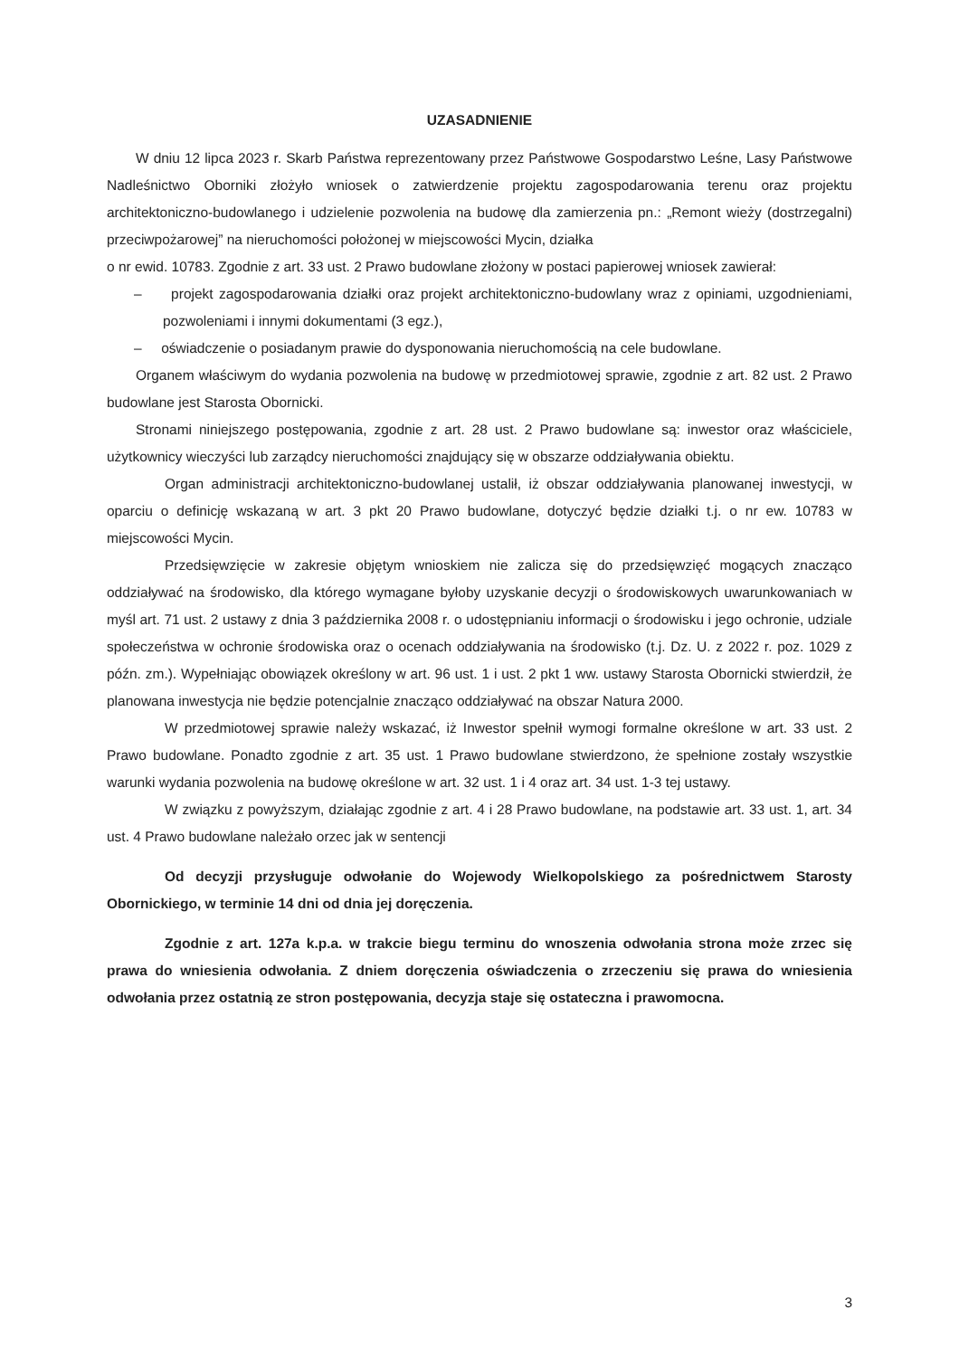UZASADNIENIE
W dniu 12 lipca 2023 r. Skarb Państwa reprezentowany przez Państwowe Gospodarstwo Leśne, Lasy Państwowe Nadleśnictwo Oborniki złożyło wniosek o zatwierdzenie projektu zagospodarowania terenu oraz projektu architektoniczno-budowlanego i udzielenie pozwolenia na budowę dla zamierzenia pn.: „Remont wieży (dostrzegalni) przeciwpożarowej” na nieruchomości położonej w miejscowości Mycin, działka
o nr ewid. 10783. Zgodnie z art. 33 ust. 2 Prawo budowlane złożony w postaci papierowej wniosek zawierał:
– projekt zagospodarowania działki oraz projekt architektoniczno-budowlany wraz z opiniami, uzgodnieniami, pozwoleniami i innymi dokumentami (3 egz.),
– oświadczenie o posiadanym prawie do dysponowania nieruchomością na cele budowlane.
Organem właściwym do wydania pozwolenia na budowę w przedmiotowej sprawie, zgodnie z art. 82 ust. 2 Prawo budowlane jest Starosta Obornicki.
Stronami niniejszego postępowania, zgodnie z art. 28 ust. 2 Prawo budowlane są: inwestor oraz właściciele, użytkownicy wieczyści lub zarządcy nieruchomości znajdujący się w obszarze oddziaływania obiektu.
Organ administracji architektoniczno-budowlanej ustalił, iż obszar oddziaływania planowanej inwestycji, w oparciu o definicję wskazaną w art. 3 pkt 20 Prawo budowlane, dotyczyć będzie działki t.j. o nr ew. 10783 w miejscowości Mycin.
Przedsięwzięcie w zakresie objętym wnioskiem nie zalicza się do przedsięwzięć mogących znacząco oddziaływać na środowisko, dla którego wymagane byłoby uzyskanie decyzji o środowiskowych uwarunkowaniach w myśl art. 71 ust. 2 ustawy z dnia 3 października 2008 r. o udostępnianiu informacji o środowisku i jego ochronie, udziale społeczeństwa w ochronie środowiska oraz o ocenach oddziaływania na środowisko (t.j. Dz. U. z 2022 r. poz. 1029 z późn. zm.). Wypełniając obowiązek określony w art. 96 ust. 1 i ust. 2 pkt 1 ww. ustawy Starosta Obornicki stwierdził, że planowana inwestycja nie będzie potencjalnie znacząco oddziaływać na obszar Natura 2000.
W przedmiotowej sprawie należy wskazać, iż Inwestor spełnił wymogi formalne określone w art. 33 ust. 2 Prawo budowlane. Ponadto zgodnie z art. 35 ust. 1 Prawo budowlane stwierdzono, że spełnione zostały wszystkie warunki wydania pozwolenia na budowę określone w art. 32 ust. 1 i 4 oraz art. 34 ust. 1-3 tej ustawy.
W związku z powyższym, działając zgodnie z art. 4 i 28 Prawo budowlane, na podstawie art. 33 ust. 1, art. 34 ust. 4 Prawo budowlane należało orzec jak w sentencji
Od decyzji przysługuje odwołanie do Wojewody Wielkopolskiego za pośrednictwem Starosty Obornickiego, w terminie 14 dni od dnia jej doręczenia.
Zgodnie z art. 127a k.p.a. w trakcie biegu terminu do wnoszenia odwołania strona może zrzec się prawa do wniesienia odwołania. Z dniem doręczenia oświadczenia o zrzeczeniu się prawa do wniesienia odwołania przez ostatnią ze stron postępowania, decyzja staje się ostateczna i prawomocna.
3